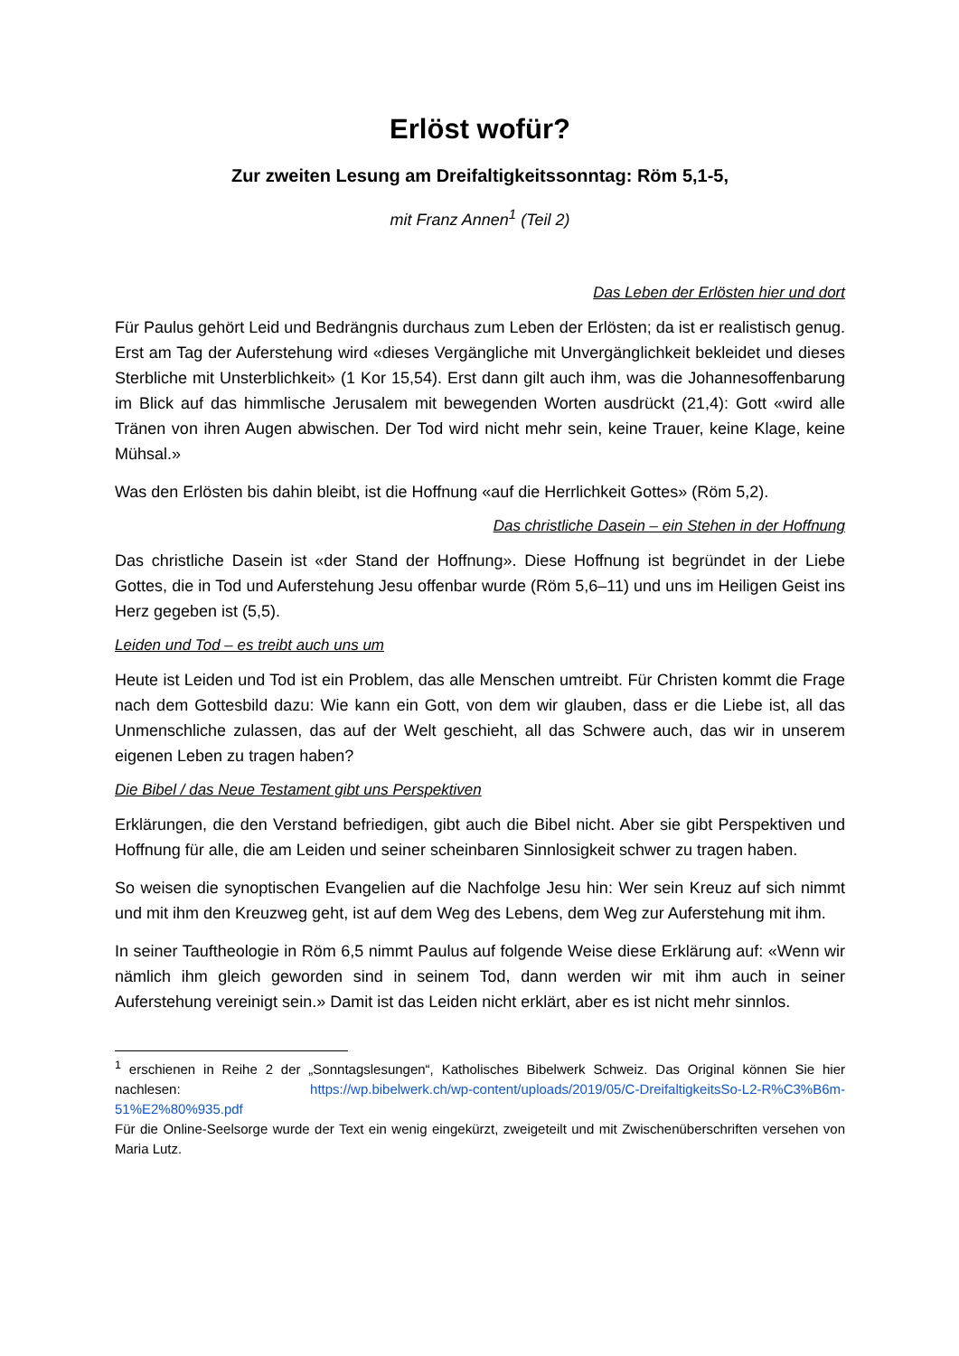Erlöst wofür?
Zur zweiten Lesung am Dreifaltigkeitssonntag: Röm 5,1-5,
mit Franz Annen<sup>1</sup> (Teil 2)
Das Leben der Erlösten hier und dort
Für Paulus gehört Leid und Bedrängnis durchaus zum Leben der Erlösten; da ist er realistisch genug. Erst am Tag der Auferstehung wird «dieses Vergängliche mit Unvergänglichkeit bekleidet und dieses Sterbliche mit Unsterblichkeit» (1 Kor 15,54). Erst dann gilt auch ihm, was die Johannesoffenbarung im Blick auf das himmlische Jerusalem mit bewegenden Worten ausdrückt (21,4): Gott «wird alle Tränen von ihren Augen abwischen. Der Tod wird nicht mehr sein, keine Trauer, keine Klage, keine Mühsal.»
Was den Erlösten bis dahin bleibt, ist die Hoffnung «auf die Herrlichkeit Gottes» (Röm 5,2).
Das christliche Dasein – ein Stehen in der Hoffnung
Das christliche Dasein ist «der Stand der Hoffnung». Diese Hoffnung ist begründet in der Liebe Gottes, die in Tod und Auferstehung Jesu offenbar wurde (Röm 5,6–11) und uns im Heiligen Geist ins Herz gegeben ist (5,5).
Leiden und Tod – es treibt auch uns um
Heute ist Leiden und Tod ist ein Problem, das alle Menschen umtreibt. Für Christen kommt die Frage nach dem Gottesbild dazu: Wie kann ein Gott, von dem wir glauben, dass er die Liebe ist, all das Unmenschliche zulassen, das auf der Welt geschieht, all das Schwere auch, das wir in unserem eigenen Leben zu tragen haben?
Die Bibel / das Neue Testament gibt uns Perspektiven
Erklärungen, die den Verstand befriedigen, gibt auch die Bibel nicht. Aber sie gibt Perspektiven und Hoffnung für alle, die am Leiden und seiner scheinbaren Sinnlosigkeit schwer zu tragen haben.
So weisen die synoptischen Evangelien auf die Nachfolge Jesu hin: Wer sein Kreuz auf sich nimmt und mit ihm den Kreuzweg geht, ist auf dem Weg des Lebens, dem Weg zur Auferstehung mit ihm.
In seiner Tauftheologie in Röm 6,5 nimmt Paulus auf folgende Weise diese Erklärung auf: «Wenn wir nämlich ihm gleich geworden sind in seinem Tod, dann werden wir mit ihm auch in seiner Auferstehung vereinigt sein.» Damit ist das Leiden nicht erklärt, aber es ist nicht mehr sinnlos.
<sup>1</sup> erschienen in Reihe 2 der „Sonntagslesungen“, Katholisches Bibelwerk Schweiz. Das Original können Sie hier nachlesen: https://wp.bibelwerk.ch/wp-content/uploads/2019/05/C-DreifaltigkeitsSo-L2-R%C3%B6m-51%E2%80%935.pdf
Für die Online-Seelsorge wurde der Text ein wenig eingekürzt, zweigeteilt und mit Zwischenüberschriften versehen von Maria Lutz.